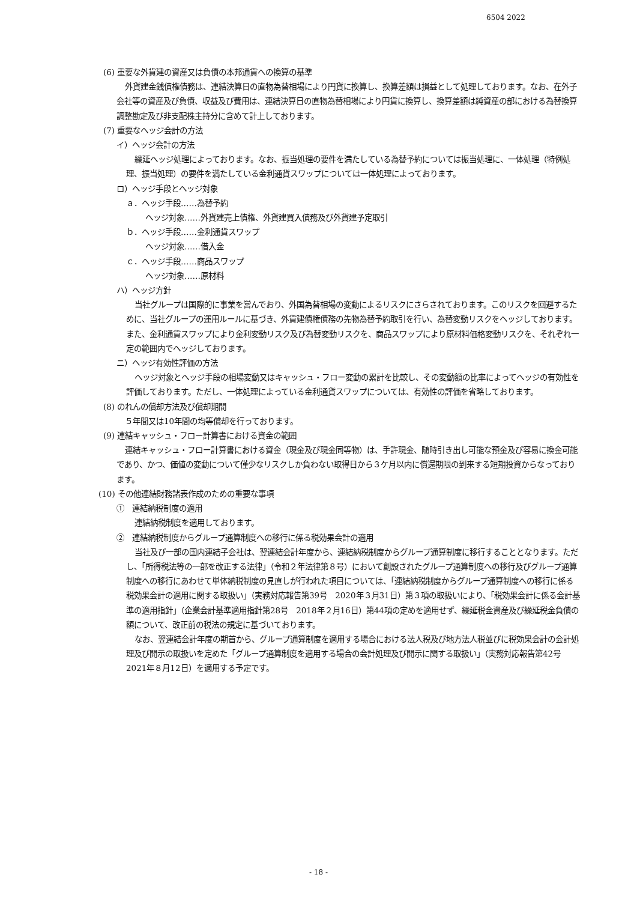6504 2022
(6) 重要な外貨建の資産又は負債の本邦通貨への換算の基準
外貨建金銭債権債務は、連結決算日の直物為替相場により円貨に換算し、換算差額は損益として処理しております。なお、在外子会社等の資産及び負債、収益及び費用は、連結決算日の直物為替相場により円貨に換算し、換算差額は純資産の部における為替換算調整勘定及び非支配株主持分に含めて計上しております。
(7) 重要なヘッジ会計の方法
イ）ヘッジ会計の方法
繰延ヘッジ処理によっております。なお、振当処理の要件を満たしている為替予約については振当処理に、一体処理（特例処理、振当処理）の要件を満たしている金利通貨スワップについては一体処理によっております。
ロ）ヘッジ手段とヘッジ対象
ａ．ヘッジ手段……為替予約
ヘッジ対象……外貨建売上債権、外貨建買入債務及び外貨建予定取引
ｂ．ヘッジ手段……金利通貨スワップ
ヘッジ対象……借入金
ｃ．ヘッジ手段……商品スワップ
ヘッジ対象……原材料
ハ）ヘッジ方針
当社グループは国際的に事業を営んでおり、外国為替相場の変動によるリスクにさらされております。このリスクを回避するために、当社グループの運用ルールに基づき、外貨建債権債務の先物為替予約取引を行い、為替変動リスクをヘッジしております。また、金利通貨スワップにより金利変動リスク及び為替変動リスクを、商品スワップにより原材料価格変動リスクを、それぞれ一定の範囲内でヘッジしております。
ニ）ヘッジ有効性評価の方法
ヘッジ対象とヘッジ手段の相場変動又はキャッシュ・フロー変動の累計を比較し、その変動額の比率によってヘッジの有効性を評価しております。ただし、一体処理によっている金利通貨スワップについては、有効性の評価を省略しております。
(8) のれんの償却方法及び償却期間
５年間又は10年間の均等償却を行っております。
(9) 連結キャッシュ・フロー計算書における資金の範囲
連結キャッシュ・フロー計算書における資金（現金及び現金同等物）は、手許現金、随時引き出し可能な預金及び容易に換金可能であり、かつ、価値の変動について僅少なリスクしか負わない取得日から３ケ月以内に償還期限の到来する短期投資からなっております。
(10) その他連結財務諸表作成のための重要な事項
①　連結納税制度の適用
連結納税制度を適用しております。
②　連結納税制度からグループ通算制度への移行に係る税効果会計の適用
当社及び一部の国内連結子会社は、翌連結会計年度から、連結納税制度からグループ通算制度に移行することとなります。ただし、「所得税法等の一部を改正する法律」（令和２年法律第８号）において創設されたグループ通算制度への移行及びグループ通算制度への移行にあわせて単体納税制度の見直しが行われた項目については、「連結納税制度からグループ通算制度への移行に係る税効果会計の適用に関する取扱い」（実務対応報告第39号　2020年３月31日）第３項の取扱いにより、「税効果会計に係る会計基準の適用指針」（企業会計基準適用指針第28号　2018年２月16日）第44項の定めを適用せず、繰延税金資産及び繰延税金負債の額について、改正前の税法の規定に基づいております。
なお、翌連結会計年度の期首から、グループ通算制度を適用する場合における法人税及び地方法人税並びに税効果会計の会計処理及び開示の取扱いを定めた「グループ通算制度を適用する場合の会計処理及び開示に関する取扱い」（実務対応報告第42号　2021年８月12日）を適用する予定です。
- 18 -